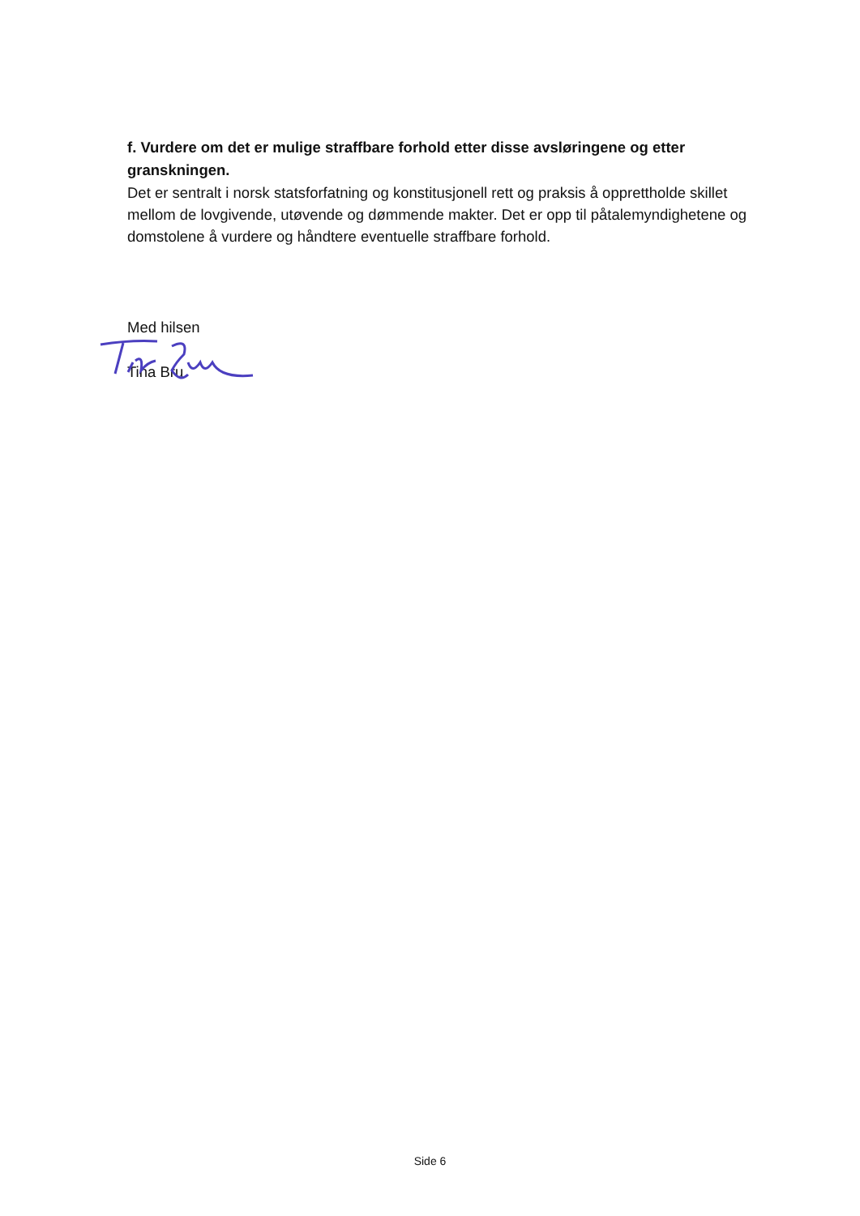f. Vurdere om det er mulige straffbare forhold etter disse avsløringene og etter granskningen.
Det er sentralt i norsk statsforfatning og konstitusjonell rett og praksis å opprettholde skillet mellom de lovgivende, utøvende og dømmende makter. Det er opp til påtalemyndighetene og domstolene å vurdere og håndtere eventuelle straffbare forhold.
Med hilsen
Tina Bru
Side 6